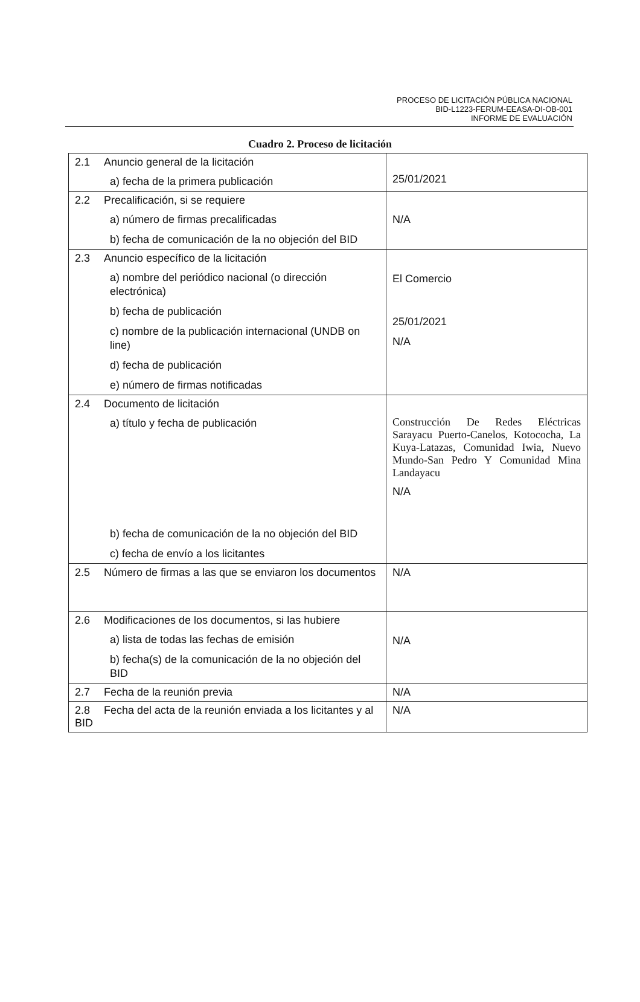PROCESO DE LICITACIÓN PÚBLICA NACIONAL
BID-L1223-FERUM-EEASA-DI-OB-001
INFORME DE EVALUACIÓN
Cuadro 2. Proceso de licitación
| 2.1 Anuncio general de la licitación a) fecha de la primera publicación | 25/01/2021 |
| 2.2 Precalificación, si se requiere a) número de firmas precalificadas b) fecha de comunicación de la no objeción del BID | N/A |
| 2.3 Anuncio específico de la licitación a) nombre del periódico nacional (o dirección electrónica) b) fecha de publicación c) nombre de la publicación internacional (UNDB on line) d) fecha de publicación e) número de firmas notificadas | El Comercio 25/01/2021 N/A |
| 2.4 Documento de licitación a) título y fecha de publicación b) fecha de comunicación de la no objeción del BID c) fecha de envío a los licitantes | Construcción De Redes Eléctricas Sarayacu Puerto-Canelos, Kotococha, La Kuya-Latazas, Comunidad Iwia, Nuevo Mundo-San Pedro Y Comunidad Mina Landayacu N/A |
| 2.5 Número de firmas a las que se enviaron los documentos | N/A |
| 2.6 Modificaciones de los documentos, si las hubiere a) lista de todas las fechas de emisión b) fecha(s) de la comunicación de la no objeción del BID | N/A |
| 2.7 Fecha de la reunión previa | N/A |
| 2.8 Fecha del acta de la reunión enviada a los licitantes y al BID | N/A |